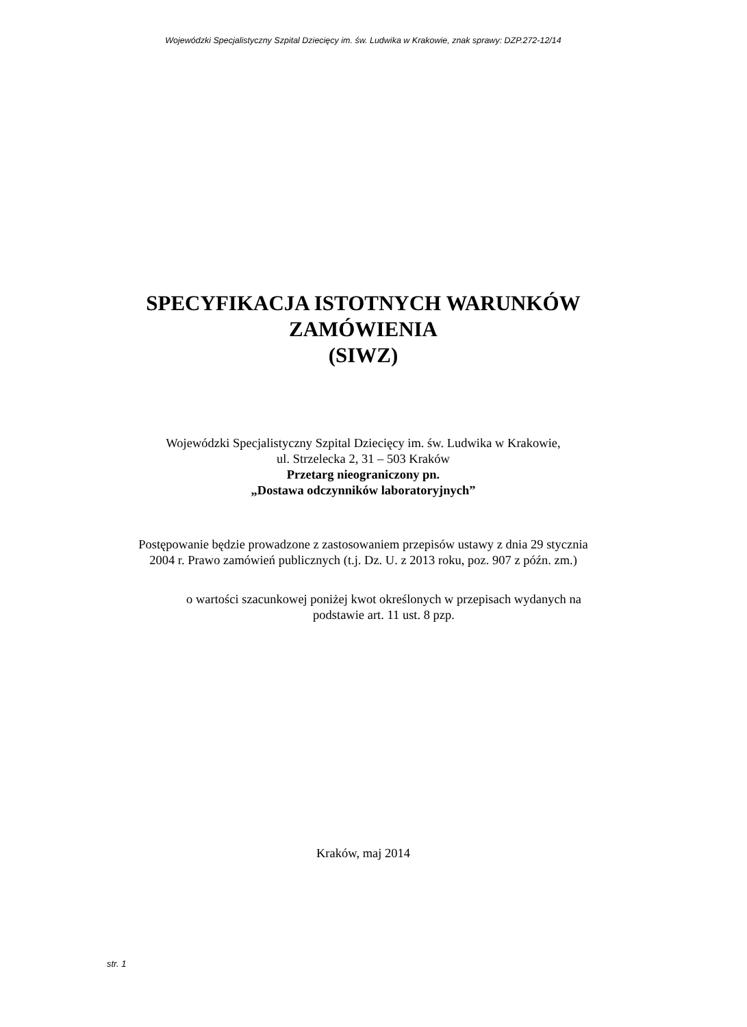Wojewódzki Specjalistyczny Szpital Dziecięcy im. św. Ludwika w Krakowie, znak sprawy: DZP.272-12/14
SPECYFIKACJA ISTOTNYCH WARUNKÓW
ZAMÓWIENIA
(SIWZ)
Wojewódzki Specjalistyczny Szpital Dziecięcy im. św. Ludwika w Krakowie,
ul. Strzelecka 2, 31 – 503 Kraków
Przetarg nieograniczony pn.
„Dostawa odczynników laboratoryjnych”
Postępowanie będzie prowadzone z zastosowaniem przepisów ustawy z dnia 29 stycznia
2004 r. Prawo zamówień publicznych (t.j. Dz. U. z 2013 roku, poz. 907 z późn. zm.)
o wartości szacunkowej poniżej kwot określonych w przepisach wydanych na
podstawie art. 11 ust. 8 pzp.
Kraków, maj 2014
str. 1